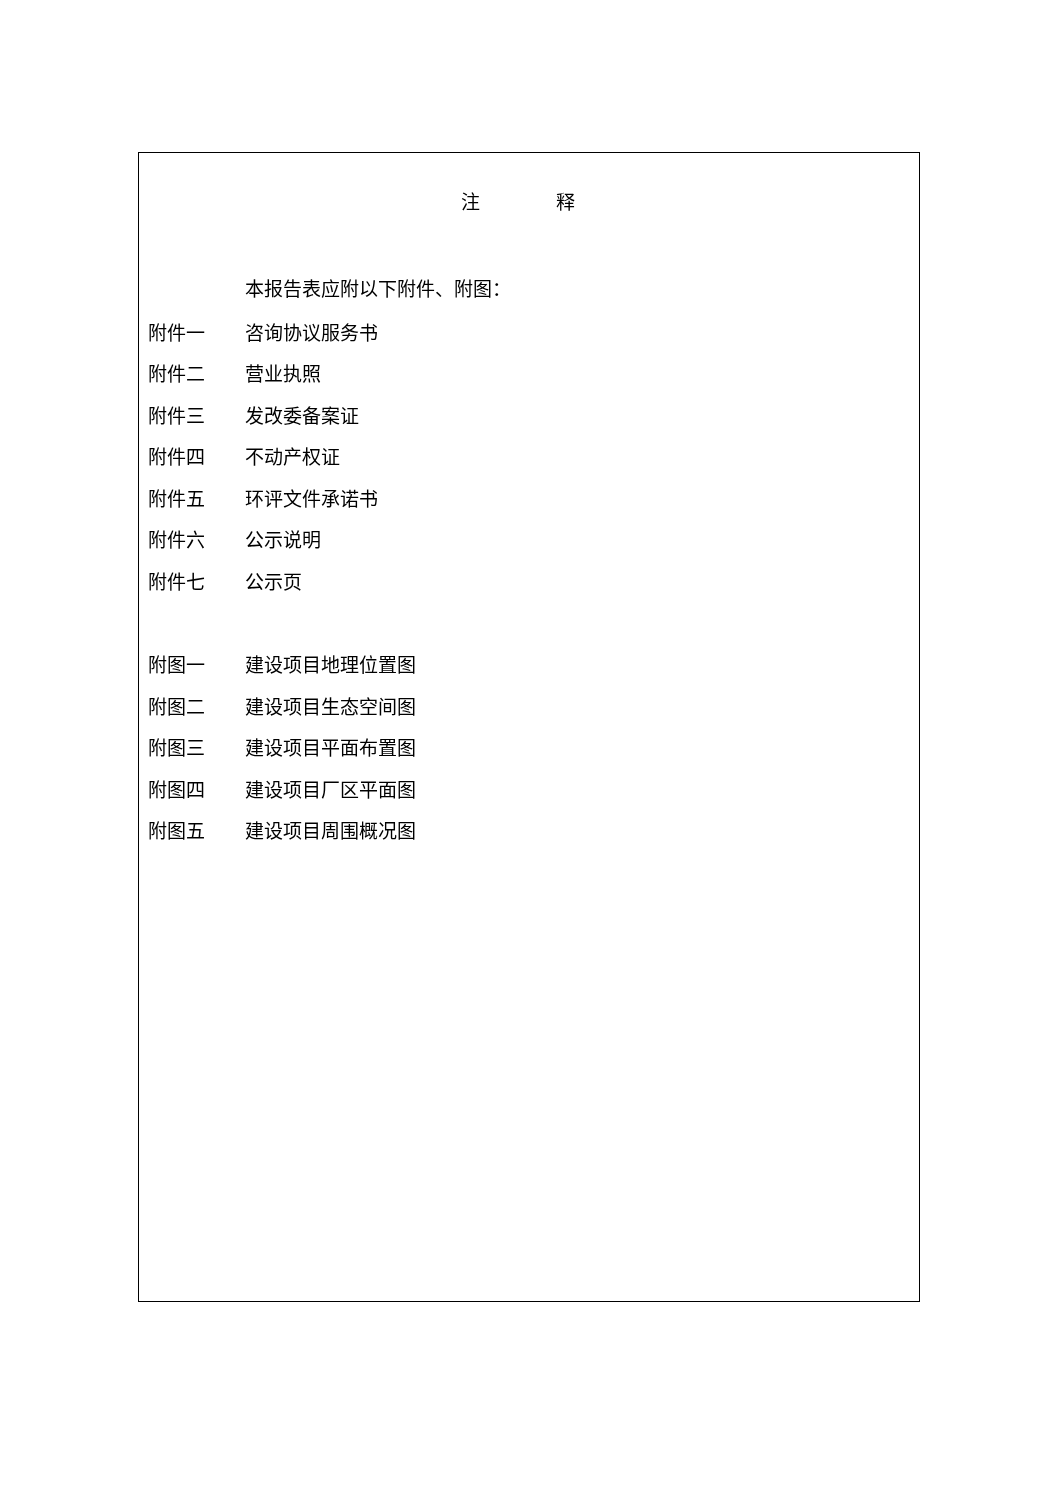注 释
本报告表应附以下附件、附图：
附件一 咨询协议服务书
附件二 营业执照
附件三 发改委备案证
附件四 不动产权证
附件五 环评文件承诺书
附件六 公示说明
附件七 公示页
附图一 建设项目地理位置图
附图二 建设项目生态空间图
附图三 建设项目平面布置图
附图四 建设项目厂区平面图
附图五 建设项目周围概况图